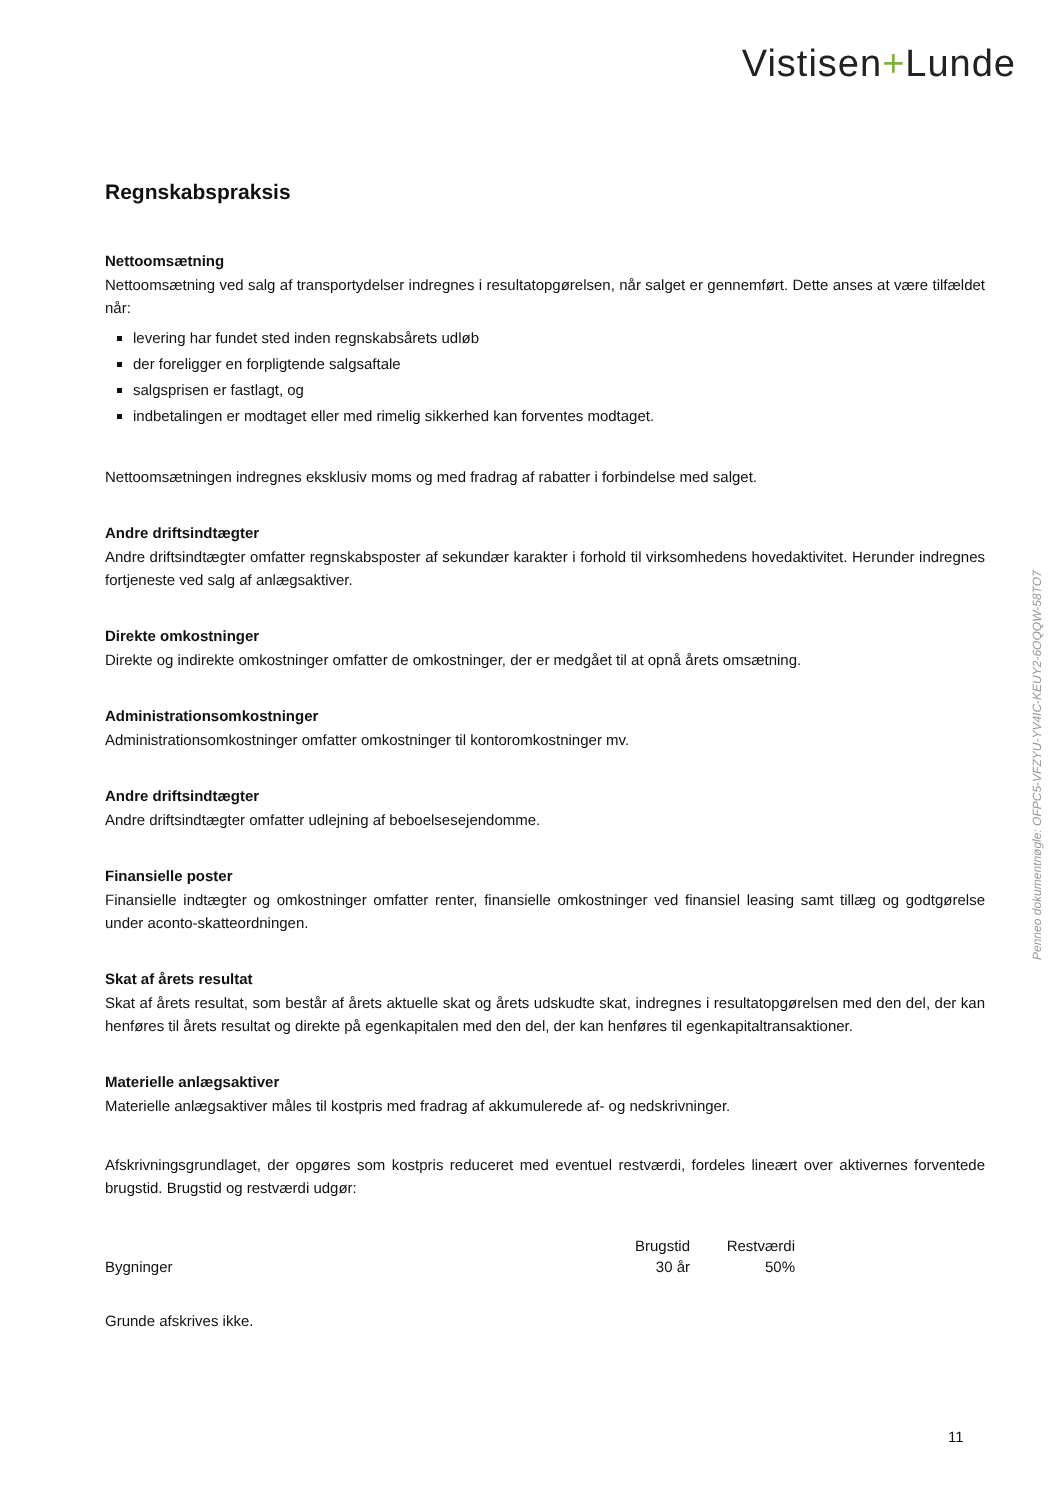Vistisen+Lunde
Regnskabspraksis
Nettoomsætning
Nettoomsætning ved salg af transportydelser indregnes i resultatopgørelsen, når salget er gennemført. Dette anses at være tilfældet når:
levering har fundet sted inden regnskabsårets udløb
der foreligger en forpligtende salgsaftale
salgsprisen er fastlagt, og
indbetalingen er modtaget eller med rimelig sikkerhed kan forventes modtaget.
Nettoomsætningen indregnes eksklusiv moms og med fradrag af rabatter i forbindelse med salget.
Andre driftsindtægter
Andre driftsindtægter omfatter regnskabsposter af sekundær karakter i forhold til virksomhedens hovedaktivitet. Herunder indregnes fortjeneste ved salg af anlægsaktiver.
Direkte omkostninger
Direkte og indirekte omkostninger omfatter de omkostninger, der er medgået til at opnå årets omsætning.
Administrationsomkostninger
Administrationsomkostninger omfatter omkostninger til kontoromkostninger mv.
Andre driftsindtægter
Andre driftsindtægter omfatter udlejning af beboelsesejendomme.
Finansielle poster
Finansielle indtægter og omkostninger omfatter renter, finansielle omkostninger ved finansiel leasing samt tillæg og godtgørelse under aconto-skatteordningen.
Skat af årets resultat
Skat af årets resultat, som består af årets aktuelle skat og årets udskudte skat, indregnes i resultatopgørelsen med den del, der kan henføres til årets resultat og direkte på egenkapitalen med den del, der kan henføres til egenkapitaltransaktioner.
Materielle anlægsaktiver
Materielle anlægsaktiver måles til kostpris med fradrag af akkumulerede af- og nedskrivninger.
Afskrivningsgrundlaget, der opgøres som kostpris reduceret med eventuel restværdi, fordeles lineært over aktivernes forventede brugstid. Brugstid og restværdi udgør:
| | Brugstid | Restværdi |
| --- | --- | --- |
| Bygninger | 30 år | 50% |
Grunde afskrives ikke.
Penneo dokumentnøgle: OFPC5-VFZYU-YV4IC-KEUY2-6OQQW-58TO7
11